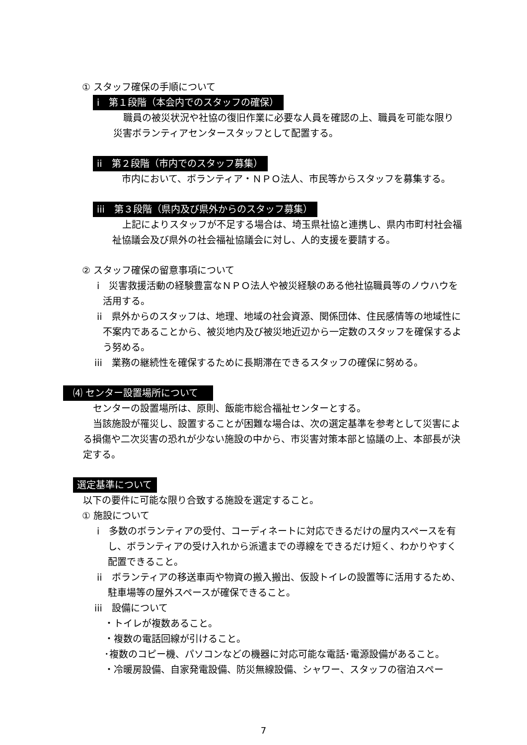① スタッフ確保の手順について
i　第１段階（本会内でのスタッフの確保）
職員の被災状況や社協の復旧作業に必要な人員を確認の上、職員を可能な限り災害ボランティアセンタースタッフとして配置する。
ii　第２段階（市内でのスタッフ募集）
市内において、ボランティア・ＮＰＯ法人、市民等からスタッフを募集する。
iii　第３段階（県内及び県外からのスタッフ募集）
上記によりスタッフが不足する場合は、埼玉県社協と連携し、県内市町村社会福祉協議会及び県外の社会福祉協議会に対し、人的支援を要請する。
② スタッフ確保の留意事項について
i　災害救援活動の経験豊富なＮＰＯ法人や被災経験のある他社協職員等のノウハウを活用する。
ii　県外からのスタッフは、地理、地域の社会資源、関係団体、住民感情等の地域性に不案内であることから、被災地内及び被災地近辺から一定数のスタッフを確保するよう努める。
iii　業務の継続性を確保するために長期滞在できるスタッフの確保に努める。
⑷ センター設置場所について
センターの設置場所は、原則、飯能市総合福祉センターとする。
当該施設が罹災し、設置することが困難な場合は、次の選定基準を参考として災害による損傷や二次災害の恐れが少ない施設の中から、市災害対策本部と協議の上、本部長が決定する。
選定基準について
以下の要件に可能な限り合致する施設を選定すること。
① 施設について
i　多数のボランティアの受付、コーディネートに対応できるだけの屋内スペースを有し、ボランティアの受け入れから派遣までの導線をできるだけ短く、わかりやすく配置できること。
ii　ボランティアの移送車両や物資の搬入搬出、仮設トイレの設置等に活用するため、駐車場等の屋外スペースが確保できること。
iii　設備について
・トイレが複数あること。
・複数の電話回線が引けること。
･複数のコピー機、パソコンなどの機器に対応可能な電話･電源設備があること。
・冷暖房設備、自家発電設備、防災無線設備、シャワー、スタッフの宿泊スペー
7